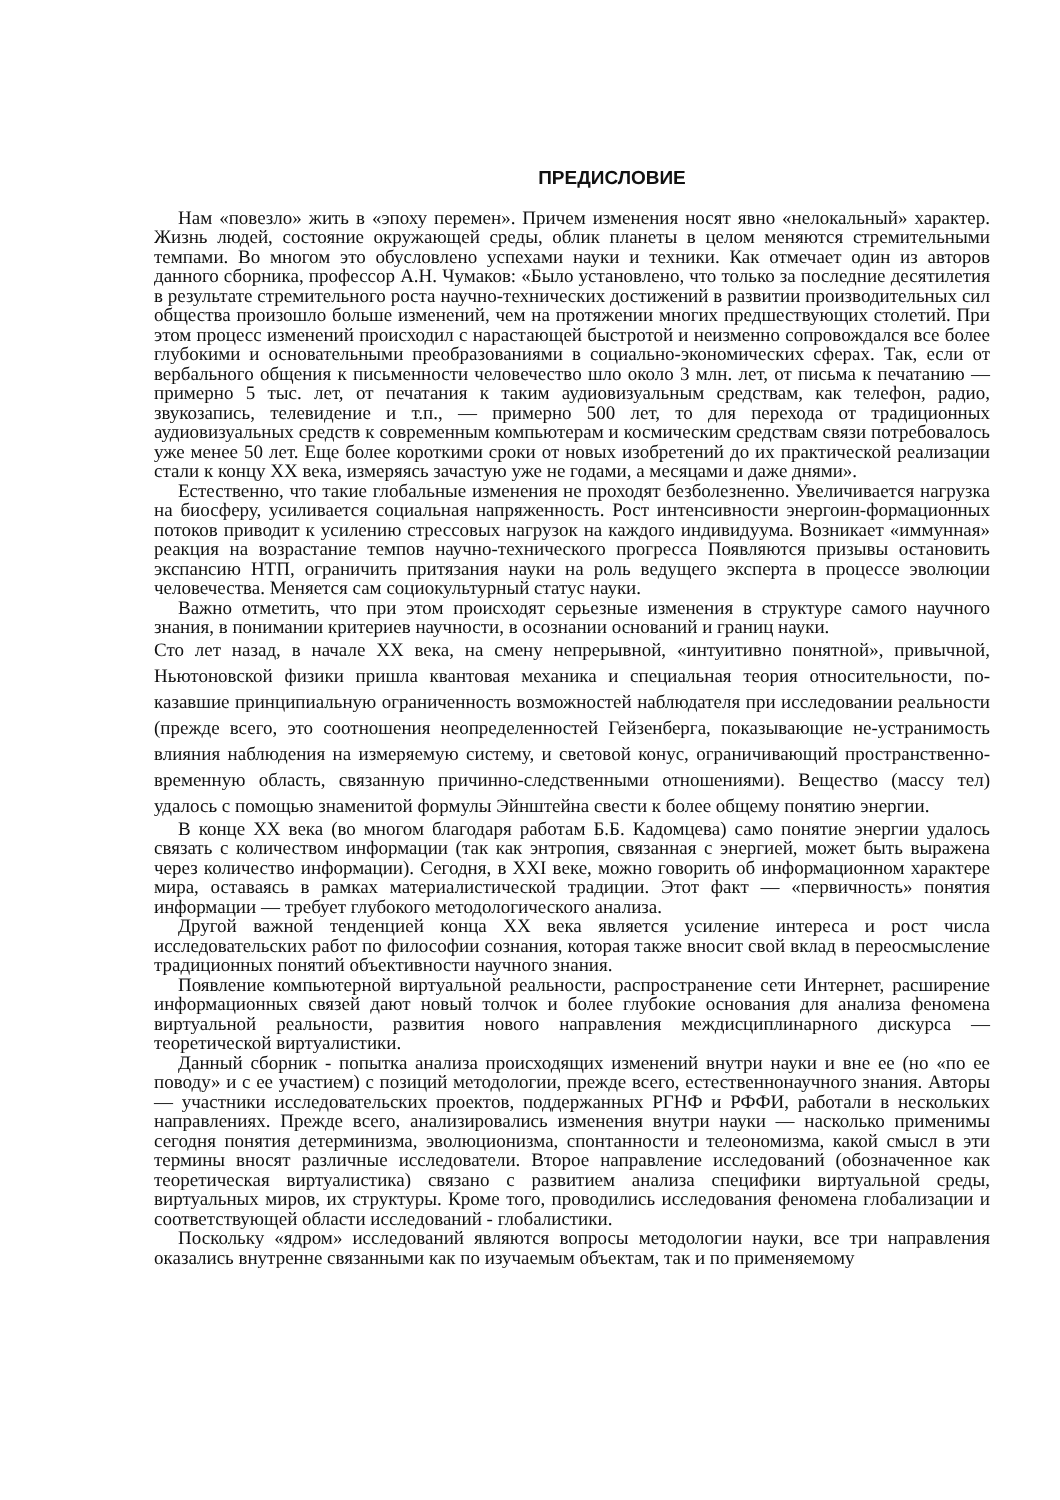ПРЕДИСЛОВИЕ
Нам «повезло» жить в «эпоху перемен». Причем изменения носят явно «нелокальный» характер. Жизнь людей, состояние окружающей среды, облик планеты в целом меняются стремительными темпами. Во многом это обусловлено успехами науки и техники. Как отмечает один из авторов данного сборника, профессор А.Н. Чумаков: «Было установлено, что только за последние десятилетия в результате стремительного роста научно-технических достижений в развитии производительных сил общества произошло больше изменений, чем на протяжении многих предшествующих столетий. При этом процесс изменений происходил с нарастающей быстротой и неизменно сопровождался все более глубокими и основательными преобразованиями в социально-экономических сферах. Так, если от вербального общения к письменности человечество шло около 3 млн. лет, от письма к печатанию — примерно 5 тыс. лет, от печатания к таким аудиовизуальным средствам, как телефон, радио, звукозапись, телевидение и т.п., — примерно 500 лет, то для перехода от традиционных аудиовизуальных средств к современным компьютерам и космическим средствам связи потребовалось уже менее 50 лет. Еще более короткими сроки от новых изобретений до их практической реализации стали к концу XX века, измеряясь зачастую уже не годами, а месяцами и даже днями».
Естественно, что такие глобальные изменения не проходят безболезненно. Увеличивается нагрузка на биосферу, усиливается социальная напряженность. Рост интенсивности энергоин-формационных потоков приводит к усилению стрессовых нагрузок на каждого индивидуума. Возникает «иммунная» реакция на возрастание темпов научно-технического прогресса Появляются призывы остановить экспансию НТП, ограничить притязания науки на роль ведущего эксперта в процессе эволюции человечества. Меняется сам социокультурный статус науки.
Важно отметить, что при этом происходят серьезные изменения в структуре самого научного знания, в понимании критериев научности, в осознании оснований и границ науки.
Сто лет назад, в начале XX века, на смену непрерывной, «интуитивно понятной», привычной, Ньютоновской физики пришла квантовая механика и специальная теория относительности, по-казавшие принципиальную ограниченность возможностей наблюдателя при исследовании реальности (прежде всего, это соотношения неопределенностей Гейзенберга, показывающие не-устранимость влияния наблюдения на измеряемую систему, и световой конус, ограничивающий пространственно-временную область, связанную причинно-следственными отношениями). Вещество (массу тел) удалось с помощью знаменитой формулы Эйнштейна свести к более общему понятию энергии.
В конце XX века (во многом благодаря работам Б.Б. Кадомцева) само понятие энергии удалось связать с количеством информации (так как энтропия, связанная с энергией, может быть выражена через количество информации). Сегодня, в XXI веке, можно говорить об информационном характере мира, оставаясь в рамках материалистической традиции. Этот факт — «первичность» понятия информации — требует глубокого методологического анализа.
Другой важной тенденцией конца XX века является усиление интереса и рост числа исследовательских работ по философии сознания, которая также вносит свой вклад в переосмысление традиционных понятий объективности научного знания.
Появление компьютерной виртуальной реальности, распространение сети Интернет, расширение информационных связей дают новый толчок и более глубокие основания для анализа феномена виртуальной реальности, развития нового направления междисциплинарного дискурса — теоретической виртуалистики.
Данный сборник - попытка анализа происходящих изменений внутри науки и вне ее (но «по ее поводу» и с ее участием) с позиций методологии, прежде всего, естественнонаучного знания. Авторы — участники исследовательских проектов, поддержанных РГНФ и РФФИ, работали в нескольких направлениях. Прежде всего, анализировались изменения внутри науки — насколько применимы сегодня понятия детерминизма, эволюционизма, спонтанности и телеономизма, какой смысл в эти термины вносят различные исследователи. Второе направление исследований (обозначенное как теоретическая виртуалистика) связано с развитием анализа специфики виртуальной среды, виртуальных миров, их структуры. Кроме того, проводились исследования феномена глобализации и соответствующей области исследований - глобалистики.
Поскольку «ядром» исследований являются вопросы методологии науки, все три направления оказались внутренне связанными как по изучаемым объектам, так и по применяемому